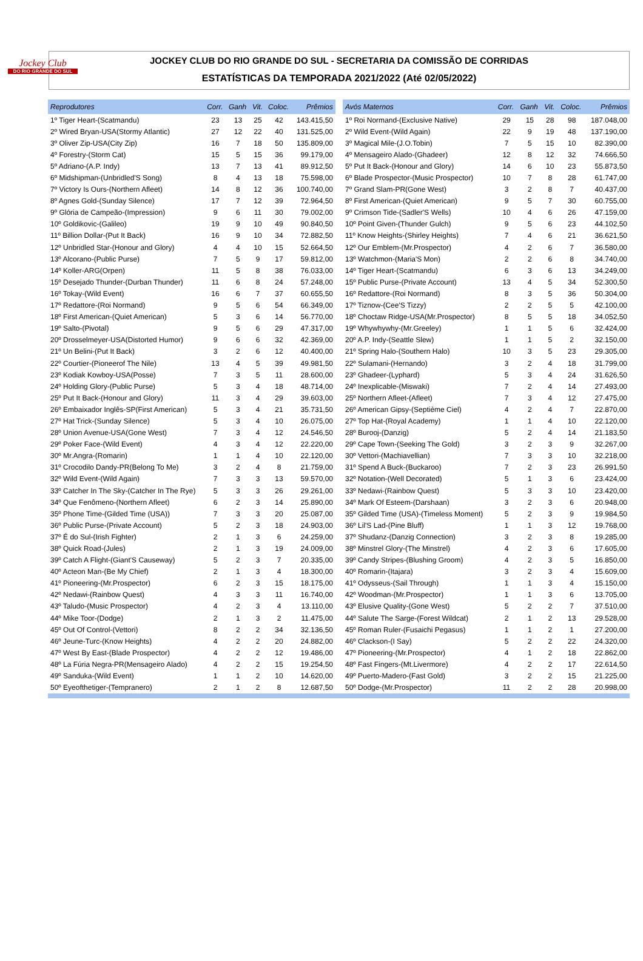Jockey Club
DO RIO GRANDE DO SUL
JOCKEY CLUB DO RIO GRANDE DO SUL - SECRETARIA DA COMISSÃO DE CORRIDAS
ESTATÍSTICAS DA TEMPORADA 2021/2022 (Até 02/05/2022)
| Reprodutores | Corr. | Ganh | Vit. | Coloc. | Prêmios |
| --- | --- | --- | --- | --- | --- |
| 1º Tiger Heart-(Scatmandu) | 23 | 13 | 25 | 42 | 143.415,50 |
| 2º Wired Bryan-USA(Stormy Atlantic) | 27 | 12 | 22 | 40 | 131.525,00 |
| 3º Oliver Zip-USA(City Zip) | 16 | 7 | 18 | 50 | 135.809,00 |
| 4º Forestry-(Storm Cat) | 15 | 5 | 15 | 36 | 99.179,00 |
| 5º Adriano-(A.P. Indy) | 13 | 7 | 13 | 41 | 89.912,50 |
| 6º Midshipman-(Unbridled'S Song) | 8 | 4 | 13 | 18 | 75.598,00 |
| 7º Victory Is Ours-(Northern Afleet) | 14 | 8 | 12 | 36 | 100.740,00 |
| 8º Agnes Gold-(Sunday Silence) | 17 | 7 | 12 | 39 | 72.964,50 |
| 9º Glória de Campeão-(Impression) | 9 | 6 | 11 | 30 | 79.002,00 |
| 10º Goldikovic-(Galileo) | 19 | 9 | 10 | 49 | 90.840,50 |
| 11º Billion Dollar-(Put It Back) | 16 | 9 | 10 | 34 | 72.882,50 |
| 12º Unbridled Star-(Honour and Glory) | 4 | 4 | 10 | 15 | 52.664,50 |
| 13º Alcorano-(Public Purse) | 7 | 5 | 9 | 17 | 59.812,00 |
| 14º Koller-ARG(Orpen) | 11 | 5 | 8 | 38 | 76.033,00 |
| 15º Desejado Thunder-(Durban Thunder) | 11 | 6 | 8 | 24 | 57.248,00 |
| 16º Tokay-(Wild Event) | 16 | 6 | 7 | 37 | 60.655,50 |
| 17º Redattore-(Roi Normand) | 9 | 5 | 6 | 54 | 66.349,00 |
| 18º First American-(Quiet American) | 5 | 3 | 6 | 14 | 56.770,00 |
| 19º Salto-(Pivotal) | 9 | 5 | 6 | 29 | 47.317,00 |
| 20º Drosselmeyer-USA(Distorted Humor) | 9 | 6 | 6 | 32 | 42.369,00 |
| 21º Un Belini-(Put It Back) | 3 | 2 | 6 | 12 | 40.400,00 |
| 22º Courtier-(Pioneerof The Nile) | 13 | 4 | 5 | 39 | 49.981,50 |
| 23º Kodiak Kowboy-USA(Posse) | 7 | 3 | 5 | 11 | 28.600,00 |
| 24º Holding Glory-(Public Purse) | 5 | 3 | 4 | 18 | 48.714,00 |
| 25º Put It Back-(Honour and Glory) | 11 | 3 | 4 | 29 | 39.603,00 |
| 26º Embaixador Inglês-SP(First American) | 5 | 3 | 4 | 21 | 35.731,50 |
| 27º Hat Trick-(Sunday Silence) | 5 | 3 | 4 | 10 | 26.075,00 |
| 28º Union Avenue-USA(Gone West) | 7 | 3 | 4 | 12 | 24.546,50 |
| 29º Poker Face-(Wild Event) | 4 | 3 | 4 | 12 | 22.220,00 |
| 30º Mr.Angra-(Romarin) | 1 | 1 | 4 | 10 | 22.120,00 |
| 31º Crocodilo Dandy-PR(Belong To Me) | 3 | 2 | 4 | 8 | 21.759,00 |
| 32º Wild Event-(Wild Again) | 7 | 3 | 3 | 13 | 59.570,00 |
| 33º Catcher In The Sky-(Catcher In The Rye) | 5 | 3 | 3 | 26 | 29.261,00 |
| 34º Que Fenômeno-(Northern Afleet) | 6 | 2 | 3 | 14 | 25.890,00 |
| 35º Phone Time-(Gilded Time (USA)) | 7 | 3 | 3 | 20 | 25.087,00 |
| 36º Public Purse-(Private Account) | 5 | 2 | 3 | 18 | 24.903,00 |
| 37º É do Sul-(Irish Fighter) | 2 | 1 | 3 | 6 | 24.259,00 |
| 38º Quick Road-(Jules) | 2 | 1 | 3 | 19 | 24.009,00 |
| 39º Catch A Flight-(Giant'S Causeway) | 5 | 2 | 3 | 7 | 20.335,00 |
| 40º Acteon Man-(Be My Chief) | 2 | 1 | 3 | 4 | 18.300,00 |
| 41º Pioneering-(Mr.Prospector) | 6 | 2 | 3 | 15 | 18.175,00 |
| 42º Nedawi-(Rainbow Quest) | 4 | 3 | 3 | 11 | 16.740,00 |
| 43º Taludo-(Music Prospector) | 4 | 2 | 3 | 4 | 13.110,00 |
| 44º Mike Toor-(Dodge) | 2 | 1 | 3 | 2 | 11.475,00 |
| 45º Out Of Control-(Vettori) | 8 | 2 | 2 | 34 | 32.136,50 |
| 46º Jeune-Turc-(Know Heights) | 4 | 2 | 2 | 20 | 24.882,00 |
| 47º West By East-(Blade Prospector) | 4 | 2 | 2 | 12 | 19.486,00 |
| 48º La Fúria Negra-PR(Mensageiro Alado) | 4 | 2 | 2 | 15 | 19.254,50 |
| 49º Sanduka-(Wild Event) | 1 | 1 | 2 | 10 | 14.620,00 |
| 50º Eyeofthetiger-(Tempranero) | 2 | 1 | 2 | 8 | 12.687,50 |
| Avós Maternos | Corr. | Ganh | Vit. | Coloc. | Prêmios |
| --- | --- | --- | --- | --- | --- |
| 1º Roi Normand-(Exclusive Native) | 29 | 15 | 28 | 98 | 187.048,00 |
| 2º Wild Event-(Wild Again) | 22 | 9 | 19 | 48 | 137.190,00 |
| 3º Magical Mile-(J.O.Tobin) | 7 | 5 | 15 | 10 | 82.390,00 |
| 4º Mensageiro Alado-(Ghadeer) | 12 | 8 | 12 | 32 | 74.666,50 |
| 5º Put It Back-(Honour and Glory) | 14 | 6 | 10 | 23 | 55.873,50 |
| 6º Blade Prospector-(Music Prospector) | 10 | 7 | 8 | 28 | 61.747,00 |
| 7º Grand Slam-PR(Gone West) | 3 | 2 | 8 | 7 | 40.437,00 |
| 8º First American-(Quiet American) | 9 | 5 | 7 | 30 | 60.755,00 |
| 9º Crimson Tide-(Sadler'S Wells) | 10 | 4 | 6 | 26 | 47.159,00 |
| 10º Point Given-(Thunder Gulch) | 9 | 5 | 6 | 23 | 44.102,50 |
| 11º Know Heights-(Shirley Heights) | 7 | 4 | 6 | 21 | 36.621,50 |
| 12º Our Emblem-(Mr.Prospector) | 4 | 2 | 6 | 7 | 36.580,00 |
| 13º Watchmon-(Maria'S Mon) | 2 | 2 | 6 | 8 | 34.740,00 |
| 14º Tiger Heart-(Scatmandu) | 6 | 3 | 6 | 13 | 34.249,00 |
| 15º Public Purse-(Private Account) | 13 | 4 | 5 | 34 | 52.300,50 |
| 16º Redattore-(Roi Normand) | 8 | 3 | 5 | 36 | 50.304,00 |
| 17º Tiznow-(Cee'S Tizzy) | 2 | 2 | 5 | 5 | 42.100,00 |
| 18º Choctaw Ridge-USA(Mr.Prospector) | 8 | 5 | 5 | 18 | 34.052,50 |
| 19º Whywhywhy-(Mr.Greeley) | 1 | 1 | 5 | 6 | 32.424,00 |
| 20º A.P. Indy-(Seattle Slew) | 1 | 1 | 5 | 2 | 32.150,00 |
| 21º Spring Halo-(Southern Halo) | 10 | 3 | 5 | 23 | 29.305,00 |
| 22º Sulamani-(Hernando) | 3 | 2 | 4 | 18 | 31.799,00 |
| 23º Ghadeer-(Lyphard) | 5 | 3 | 4 | 24 | 31.626,50 |
| 24º Inexplicable-(Miswaki) | 7 | 2 | 4 | 14 | 27.493,00 |
| 25º Northern Afleet-(Afleet) | 7 | 3 | 4 | 12 | 27.475,00 |
| 26º American Gipsy-(Septième Ciel) | 4 | 2 | 4 | 7 | 22.870,00 |
| 27º Top Hat-(Royal Academy) | 1 | 1 | 4 | 10 | 22.120,00 |
| 28º Burooj-(Danzig) | 5 | 2 | 4 | 14 | 21.183,50 |
| 29º Cape Town-(Seeking The Gold) | 3 | 2 | 3 | 9 | 32.267,00 |
| 30º Vettori-(Machiavellian) | 7 | 3 | 3 | 10 | 32.218,00 |
| 31º Spend A Buck-(Buckaroo) | 7 | 2 | 3 | 23 | 26.991,50 |
| 32º Notation-(Well Decorated) | 5 | 1 | 3 | 6 | 23.424,00 |
| 33º Nedawi-(Rainbow Quest) | 5 | 3 | 3 | 10 | 23.420,00 |
| 34º Mark Of Esteem-(Darshaan) | 3 | 2 | 3 | 6 | 20.948,00 |
| 35º Gilded Time (USA)-(Timeless Moment) | 5 | 2 | 3 | 9 | 19.984,50 |
| 36º Lil'S Lad-(Pine Bluff) | 1 | 1 | 3 | 12 | 19.768,00 |
| 37º Shudanz-(Danzig Connection) | 3 | 2 | 3 | 8 | 19.285,00 |
| 38º Minstrel Glory-(The Minstrel) | 4 | 2 | 3 | 6 | 17.605,00 |
| 39º Candy Stripes-(Blushing Groom) | 4 | 2 | 3 | 5 | 16.850,00 |
| 40º Romarin-(Itajara) | 3 | 2 | 3 | 4 | 15.609,00 |
| 41º Odysseus-(Sail Through) | 1 | 1 | 3 | 4 | 15.150,00 |
| 42º Woodman-(Mr.Prospector) | 1 | 1 | 3 | 6 | 13.705,00 |
| 43º Elusive Quality-(Gone West) | 5 | 2 | 2 | 7 | 37.510,00 |
| 44º Salute The Sarge-(Forest Wildcat) | 2 | 1 | 2 | 13 | 29.528,00 |
| 45º Roman Ruler-(Fusaichi Pegasus) | 1 | 1 | 2 | 1 | 27.200,00 |
| 46º Clackson-(I Say) | 5 | 2 | 2 | 22 | 24.320,00 |
| 47º Pioneering-(Mr.Prospector) | 4 | 1 | 2 | 18 | 22.862,00 |
| 48º Fast Fingers-(Mt.Livermore) | 4 | 2 | 2 | 17 | 22.614,50 |
| 49º Puerto-Madero-(Fast Gold) | 3 | 2 | 2 | 15 | 21.225,00 |
| 50º Dodge-(Mr.Prospector) | 11 | 2 | 2 | 28 | 20.998,00 |